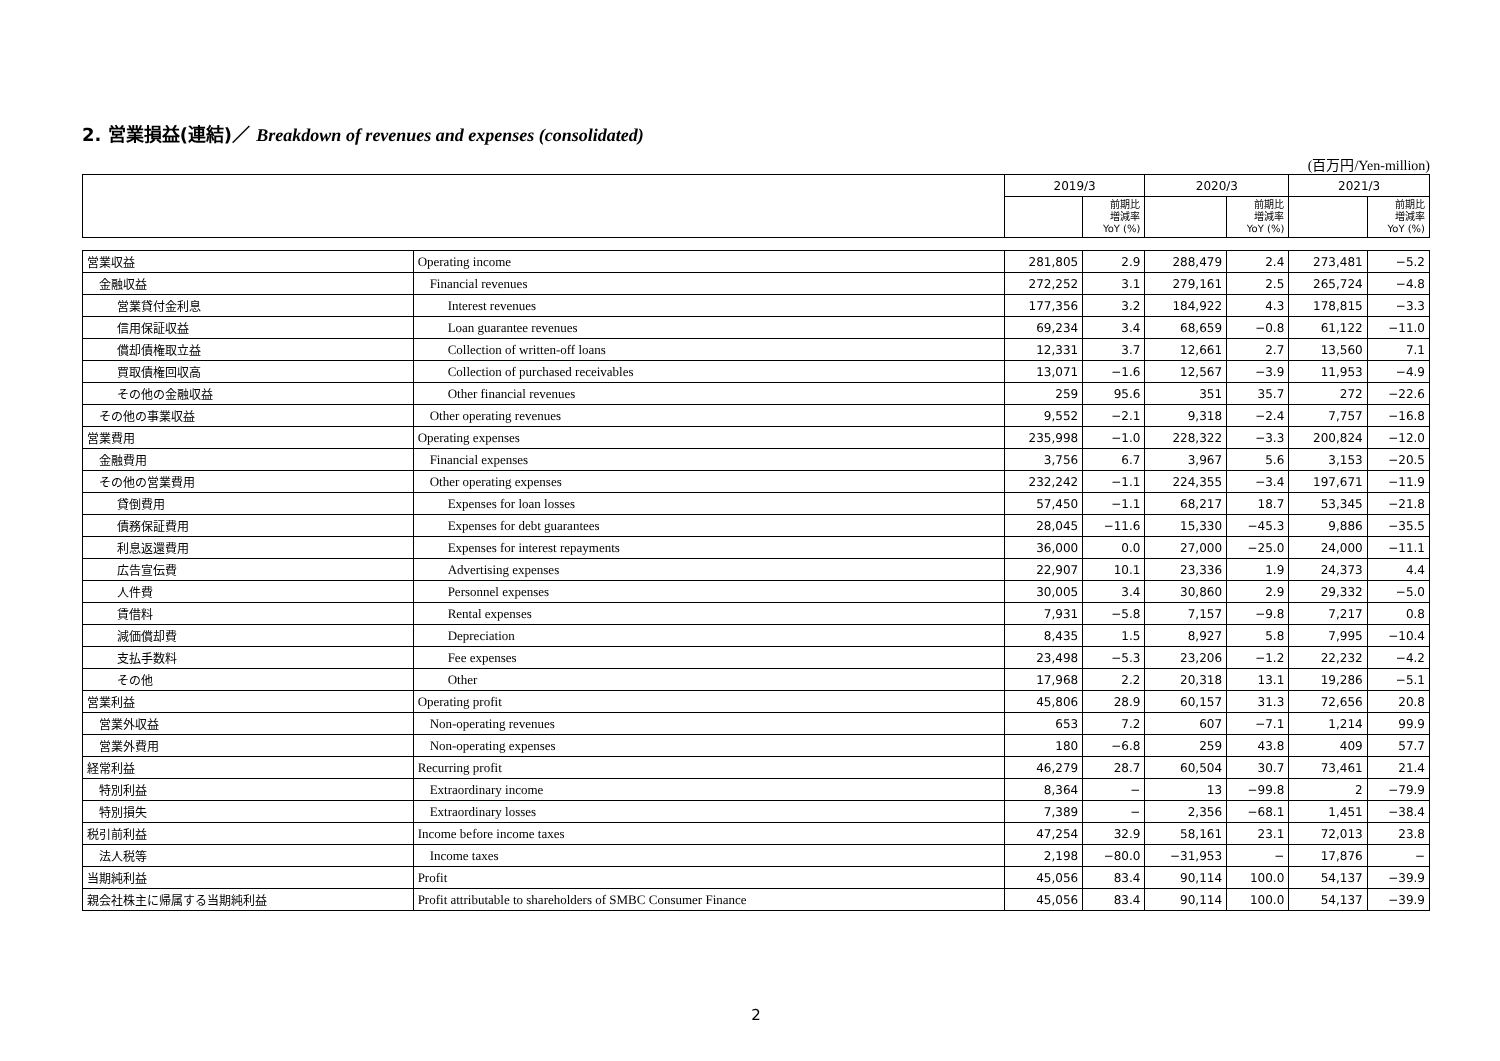2. 営業損益(連結)／ Breakdown of revenues and expenses (consolidated)
(百万円/Yen-million)
| | | 2019/3 | | 2020/3 | | 2021/3 | |
| --- | --- | --- | --- | --- | --- | --- | --- |
| | | | 前期比 増減率 YoY (%) | | 前期比 増減率 YoY (%) | | 前期比 増減率 YoY (%) |
| 営業収益 | Operating income | 281,805 | 2.9 | 288,479 | 2.4 | 273,481 | −5.2 |
| 金融収益 | Financial revenues | 272,252 | 3.1 | 279,161 | 2.5 | 265,724 | −4.8 |
| 営業貸付金利息 | Interest revenues | 177,356 | 3.2 | 184,922 | 4.3 | 178,815 | −3.3 |
| 信用保証収益 | Loan guarantee revenues | 69,234 | 3.4 | 68,659 | −0.8 | 61,122 | −11.0 |
| 償却債権取立益 | Collection of written-off loans | 12,331 | 3.7 | 12,661 | 2.7 | 13,560 | 7.1 |
| 買取債権回収高 | Collection of purchased receivables | 13,071 | −1.6 | 12,567 | −3.9 | 11,953 | −4.9 |
| その他の金融収益 | Other financial revenues | 259 | 95.6 | 351 | 35.7 | 272 | −22.6 |
| その他の事業収益 | Other operating revenues | 9,552 | −2.1 | 9,318 | −2.4 | 7,757 | −16.8 |
| 営業費用 | Operating expenses | 235,998 | −1.0 | 228,322 | −3.3 | 200,824 | −12.0 |
| 金融費用 | Financial expenses | 3,756 | 6.7 | 3,967 | 5.6 | 3,153 | −20.5 |
| その他の営業費用 | Other operating expenses | 232,242 | −1.1 | 224,355 | −3.4 | 197,671 | −11.9 |
| 貸倒費用 | Expenses for loan losses | 57,450 | −1.1 | 68,217 | 18.7 | 53,345 | −21.8 |
| 債務保証費用 | Expenses for debt guarantees | 28,045 | −11.6 | 15,330 | −45.3 | 9,886 | −35.5 |
| 利息返還費用 | Expenses for interest repayments | 36,000 | 0.0 | 27,000 | −25.0 | 24,000 | −11.1 |
| 広告宣伝費 | Advertising expenses | 22,907 | 10.1 | 23,336 | 1.9 | 24,373 | 4.4 |
| 人件費 | Personnel expenses | 30,005 | 3.4 | 30,860 | 2.9 | 29,332 | −5.0 |
| 賃借料 | Rental expenses | 7,931 | −5.8 | 7,157 | −9.8 | 7,217 | 0.8 |
| 減価償却費 | Depreciation | 8,435 | 1.5 | 8,927 | 5.8 | 7,995 | −10.4 |
| 支払手数料 | Fee expenses | 23,498 | −5.3 | 23,206 | −1.2 | 22,232 | −4.2 |
| その他 | Other | 17,968 | 2.2 | 20,318 | 13.1 | 19,286 | −5.1 |
| 営業利益 | Operating profit | 45,806 | 28.9 | 60,157 | 31.3 | 72,656 | 20.8 |
| 営業外収益 | Non-operating revenues | 653 | 7.2 | 607 | −7.1 | 1,214 | 99.9 |
| 営業外費用 | Non-operating expenses | 180 | −6.8 | 259 | 43.8 | 409 | 57.7 |
| 経常利益 | Recurring profit | 46,279 | 28.7 | 60,504 | 30.7 | 73,461 | 21.4 |
| 特別利益 | Extraordinary income | 8,364 | − | 13 | −99.8 | 2 | −79.9 |
| 特別損失 | Extraordinary losses | 7,389 | − | 2,356 | −68.1 | 1,451 | −38.4 |
| 税引前利益 | Income before income taxes | 47,254 | 32.9 | 58,161 | 23.1 | 72,013 | 23.8 |
| 法人税等 | Income taxes | 2,198 | −80.0 | −31,953 | − | 17,876 | − |
| 当期純利益 | Profit | 45,056 | 83.4 | 90,114 | 100.0 | 54,137 | −39.9 |
| 親会社株主に帰属する当期純利益 | Profit attributable to shareholders of SMBC Consumer Finance | 45,056 | 83.4 | 90,114 | 100.0 | 54,137 | −39.9 |
2